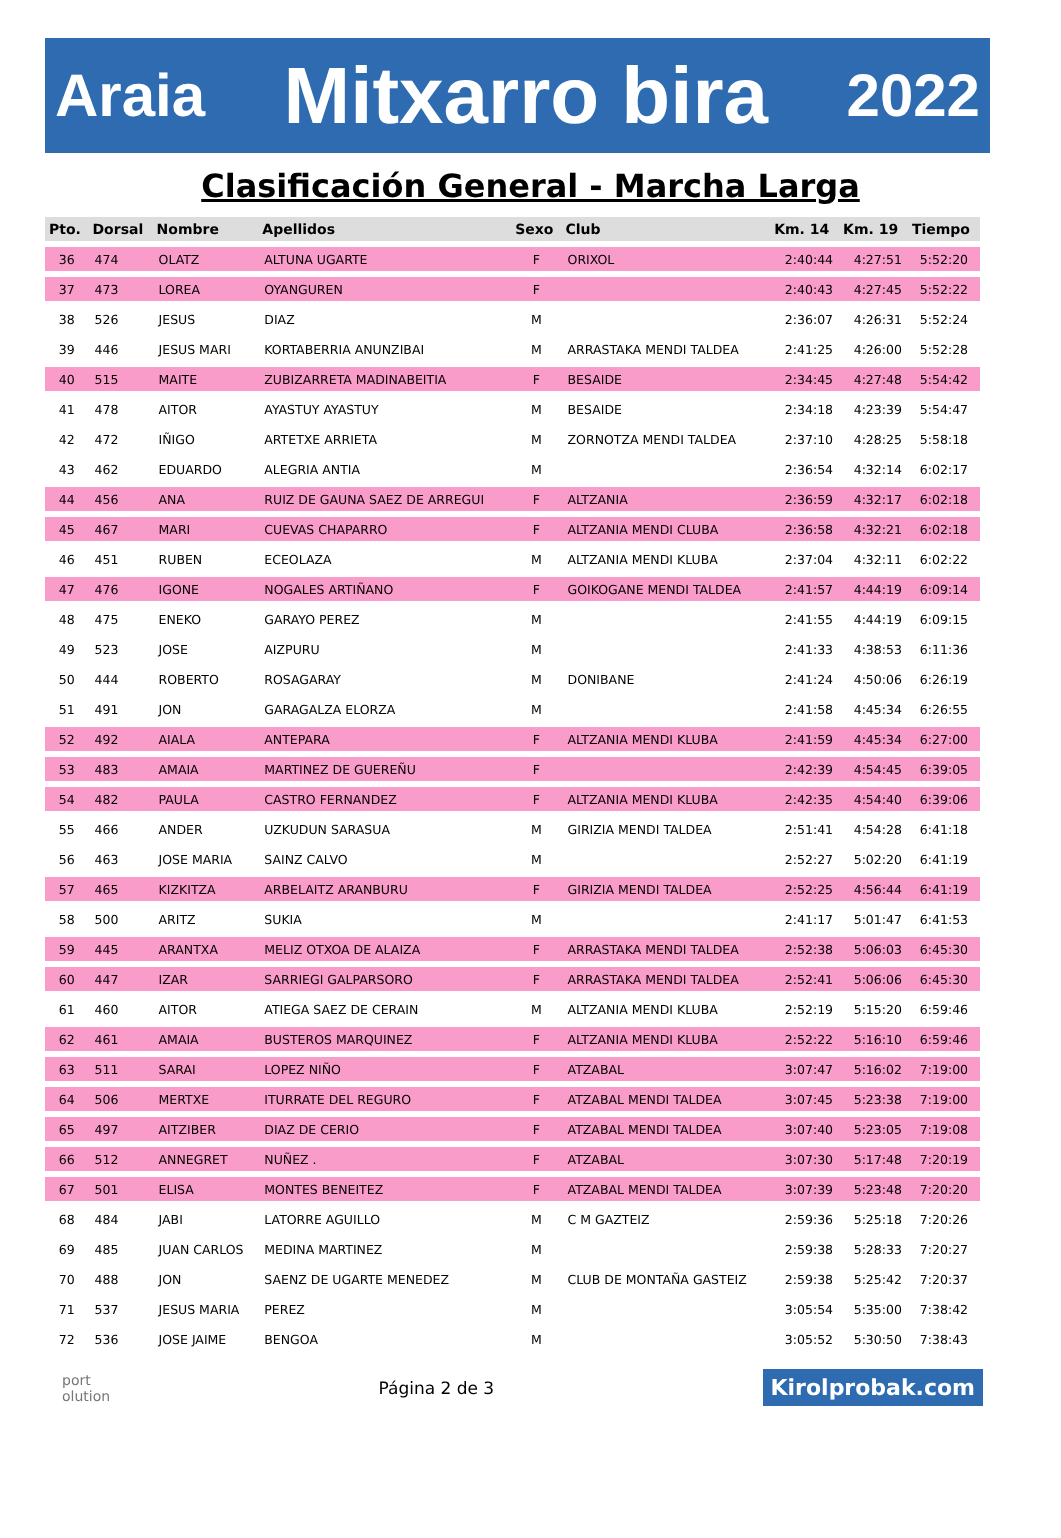Araia Mitxarro bira 2022
Clasificación General - Marcha Larga
| Pto. | Dorsal | Nombre | Apellidos | Sexo | Club | Km. 14 | Km. 19 | Tiempo |
| --- | --- | --- | --- | --- | --- | --- | --- | --- |
| 36 | 474 | OLATZ | ALTUNA UGARTE | F | ORIXOL | 2:40:44 | 4:27:51 | 5:52:20 |
| 37 | 473 | LOREA | OYANGUREN | F | | 2:40:43 | 4:27:45 | 5:52:22 |
| 38 | 526 | JESUS | DIAZ | M | | 2:36:07 | 4:26:31 | 5:52:24 |
| 39 | 446 | JESUS MARI | KORTABERRIA ANUNZIBAI | M | ARRASTAKA MENDI TALDEA | 2:41:25 | 4:26:00 | 5:52:28 |
| 40 | 515 | MAITE | ZUBIZARRETA MADINABEITIA | F | BESAIDE | 2:34:45 | 4:27:48 | 5:54:42 |
| 41 | 478 | AITOR | AYASTUY AYASTUY | M | BESAIDE | 2:34:18 | 4:23:39 | 5:54:47 |
| 42 | 472 | IÑIGO | ARTETXE ARRIETA | M | ZORNOTZA MENDI TALDEA | 2:37:10 | 4:28:25 | 5:58:18 |
| 43 | 462 | EDUARDO | ALEGRIA ANTIA | M | | 2:36:54 | 4:32:14 | 6:02:17 |
| 44 | 456 | ANA | RUIZ DE GAUNA SAEZ DE ARREGUI | F | ALTZANIA | 2:36:59 | 4:32:17 | 6:02:18 |
| 45 | 467 | MARI | CUEVAS CHAPARRO | F | ALTZANIA MENDI CLUBA | 2:36:58 | 4:32:21 | 6:02:18 |
| 46 | 451 | RUBEN | ECEOLAZA | M | ALTZANIA MENDI KLUBA | 2:37:04 | 4:32:11 | 6:02:22 |
| 47 | 476 | IGONE | NOGALES ARTIÑANO | F | GOIKOGANE MENDI TALDEA | 2:41:57 | 4:44:19 | 6:09:14 |
| 48 | 475 | ENEKO | GARAYO PEREZ | M | | 2:41:55 | 4:44:19 | 6:09:15 |
| 49 | 523 | JOSE | AIZPURU | M | | 2:41:33 | 4:38:53 | 6:11:36 |
| 50 | 444 | ROBERTO | ROSAGARAY | M | DONIBANE | 2:41:24 | 4:50:06 | 6:26:19 |
| 51 | 491 | JON | GARAGALZA ELORZA | M | | 2:41:58 | 4:45:34 | 6:26:55 |
| 52 | 492 | AIALA | ANTEPARA | F | ALTZANIA MENDI KLUBA | 2:41:59 | 4:45:34 | 6:27:00 |
| 53 | 483 | AMAIA | MARTINEZ DE GUEREÑU | F | | 2:42:39 | 4:54:45 | 6:39:05 |
| 54 | 482 | PAULA | CASTRO FERNANDEZ | F | ALTZANIA MENDI KLUBA | 2:42:35 | 4:54:40 | 6:39:06 |
| 55 | 466 | ANDER | UZKUDUN SARASUA | M | GIRIZIA MENDI TALDEA | 2:51:41 | 4:54:28 | 6:41:18 |
| 56 | 463 | JOSE MARIA | SAINZ CALVO | M | | 2:52:27 | 5:02:20 | 6:41:19 |
| 57 | 465 | KIZKITZA | ARBELAITZ ARANBURU | F | GIRIZIA MENDI TALDEA | 2:52:25 | 4:56:44 | 6:41:19 |
| 58 | 500 | ARITZ | SUKIA | M | | 2:41:17 | 5:01:47 | 6:41:53 |
| 59 | 445 | ARANTXA | MELIZ OTXOA DE ALAIZA | F | ARRASTAKA MENDI TALDEA | 2:52:38 | 5:06:03 | 6:45:30 |
| 60 | 447 | IZAR | SARRIEGI GALPARSORO | F | ARRASTAKA MENDI TALDEA | 2:52:41 | 5:06:06 | 6:45:30 |
| 61 | 460 | AITOR | ATIEGA SAEZ DE CERAIN | M | ALTZANIA MENDI KLUBA | 2:52:19 | 5:15:20 | 6:59:46 |
| 62 | 461 | AMAIA | BUSTEROS MARQUINEZ | F | ALTZANIA MENDI KLUBA | 2:52:22 | 5:16:10 | 6:59:46 |
| 63 | 511 | SARAI | LOPEZ NIÑO | F | ATZABAL | 3:07:47 | 5:16:02 | 7:19:00 |
| 64 | 506 | MERTXE | ITURRATE DEL REGURO | F | ATZABAL MENDI TALDEA | 3:07:45 | 5:23:38 | 7:19:00 |
| 65 | 497 | AITZIBER | DIAZ DE CERIO | F | ATZABAL MENDI TALDEA | 3:07:40 | 5:23:05 | 7:19:08 |
| 66 | 512 | ANNEGRET | NUÑEZ . | F | ATZABAL | 3:07:30 | 5:17:48 | 7:20:19 |
| 67 | 501 | ELISA | MONTES BENEITEZ | F | ATZABAL MENDI TALDEA | 3:07:39 | 5:23:48 | 7:20:20 |
| 68 | 484 | JABI | LATORRE AGUILLO | M | C M GAZTEIZ | 2:59:36 | 5:25:18 | 7:20:26 |
| 69 | 485 | JUAN CARLOS | MEDINA MARTINEZ | M | | 2:59:38 | 5:28:33 | 7:20:27 |
| 70 | 488 | JON | SAENZ DE UGARTE MENEDEZ | M | CLUB DE MONTAÑA GASTEIZ | 2:59:38 | 5:25:42 | 7:20:37 |
| 71 | 537 | JESUS MARIA | PEREZ | M | | 3:05:54 | 5:35:00 | 7:38:42 |
| 72 | 536 | JOSE JAIME | BENGOA | M | | 3:05:52 | 5:30:50 | 7:38:43 |
port
olution
Página 2 de 3
Kirolprobak.com